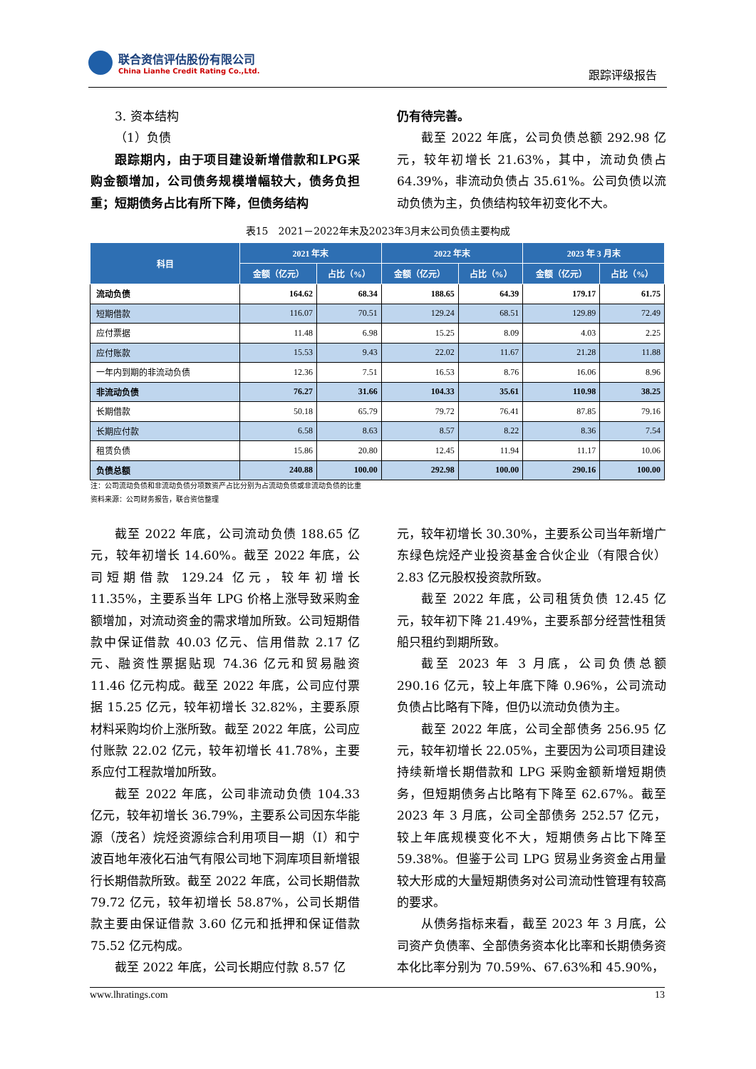联合资信评估股份有限公司
China Lianhe Credit Rating Co.,Ltd.
跟踪评级报告
3. 资本结构
（1）负债
跟踪期内，由于项目建设新增借款和LPG采购金额增加，公司债务规模增幅较大，债务负担重；短期债务占比有所下降，但债务结构
仍有待完善。
截至 2022 年底，公司负债总额 292.98 亿元，较年初增长 21.63%，其中，流动负债占 64.39%，非流动负债占 35.61%。公司负债以流动负债为主，负债结构较年初变化不大。
表15　2021－2022年末及2023年3月末公司负债主要构成
| 科目 | 2021 年末 | | 2022 年末 | | 2023 年 3 月末 | |
| --- | --- | --- | --- | --- | --- | --- |
| | 金额（亿元） | 占比（%） | 金额（亿元） | 占比（%） | 金额（亿元） | 占比（%） |
| 流动负债 | 164.62 | 68.34 | 188.65 | 64.39 | 179.17 | 61.75 |
| 短期借款 | 116.07 | 70.51 | 129.24 | 68.51 | 129.89 | 72.49 |
| 应付票据 | 11.48 | 6.98 | 15.25 | 8.09 | 4.03 | 2.25 |
| 应付账款 | 15.53 | 9.43 | 22.02 | 11.67 | 21.28 | 11.88 |
| 一年内到期的非流动负债 | 12.36 | 7.51 | 16.53 | 8.76 | 16.06 | 8.96 |
| 非流动负债 | 76.27 | 31.66 | 104.33 | 35.61 | 110.98 | 38.25 |
| 长期借款 | 50.18 | 65.79 | 79.72 | 76.41 | 87.85 | 79.16 |
| 长期应付款 | 6.58 | 8.63 | 8.57 | 8.22 | 8.36 | 7.54 |
| 租赁负债 | 15.86 | 20.80 | 12.45 | 11.94 | 11.17 | 10.06 |
| 负债总额 | 240.88 | 100.00 | 292.98 | 100.00 | 290.16 | 100.00 |
注：公司流动负债和非流动负债分项数资产占比分别为占流动负债或非流动负债的比重
资料来源：公司财务报告，联合资信整理
截至 2022 年底，公司流动负债 188.65 亿元，较年初增长 14.60%。截至 2022 年底，公司短期借款 129.24 亿元，较年初增长 11.35%，主要系当年 LPG 价格上涨导致采购金额增加，对流动资金的需求增加所致。公司短期借款中保证借款 40.03 亿元、信用借款 2.17 亿元、融资性票据贴现 74.36 亿元和贸易融资 11.46 亿元构成。截至 2022 年底，公司应付票据 15.25 亿元，较年初增长 32.82%，主要系原材料采购均价上涨所致。截至 2022 年底，公司应付账款 22.02 亿元，较年初增长 41.78%，主要系应付工程款增加所致。
截至 2022 年底，公司非流动负债 104.33 亿元，较年初增长 36.79%，主要系公司因东华能源（茂名）烷烃资源综合利用项目一期（I）和宁波百地年液化石油气有限公司地下洞库项目新增银行长期借款所致。截至 2022 年底，公司长期借款 79.72 亿元，较年初增长 58.87%，公司长期借款主要由保证借款 3.60 亿元和抵押和保证借款 75.52 亿元构成。
截至 2022 年底，公司长期应付款 8.57 亿
元，较年初增长 30.30%，主要系公司当年新增广东绿色烷烃产业投资基金合伙企业（有限合伙）2.83 亿元股权投资款所致。
截至 2022 年底，公司租赁负债 12.45 亿元，较年初下降 21.49%，主要系部分经营性租赁船只租约到期所致。
截至 2023 年 3 月底，公司负债总额 290.16 亿元，较上年底下降 0.96%，公司流动负债占比略有下降，但仍以流动负债为主。
截至 2022 年底，公司全部债务 256.95 亿元，较年初增长 22.05%，主要因为公司项目建设持续新增长期借款和 LPG 采购金额新增短期债务，但短期债务占比略有下降至 62.67%。截至 2023 年 3 月底，公司全部债务 252.57 亿元，较上年底规模变化不大，短期债务占比下降至 59.38%。但鉴于公司 LPG 贸易业务资金占用量较大形成的大量短期债务对公司流动性管理有较高的要求。
从债务指标来看，截至 2023 年 3 月底，公司资产负债率、全部债务资本化比率和长期债务资本化比率分别为 70.59%、67.63%和 45.90%，
www.lhratings.com 13